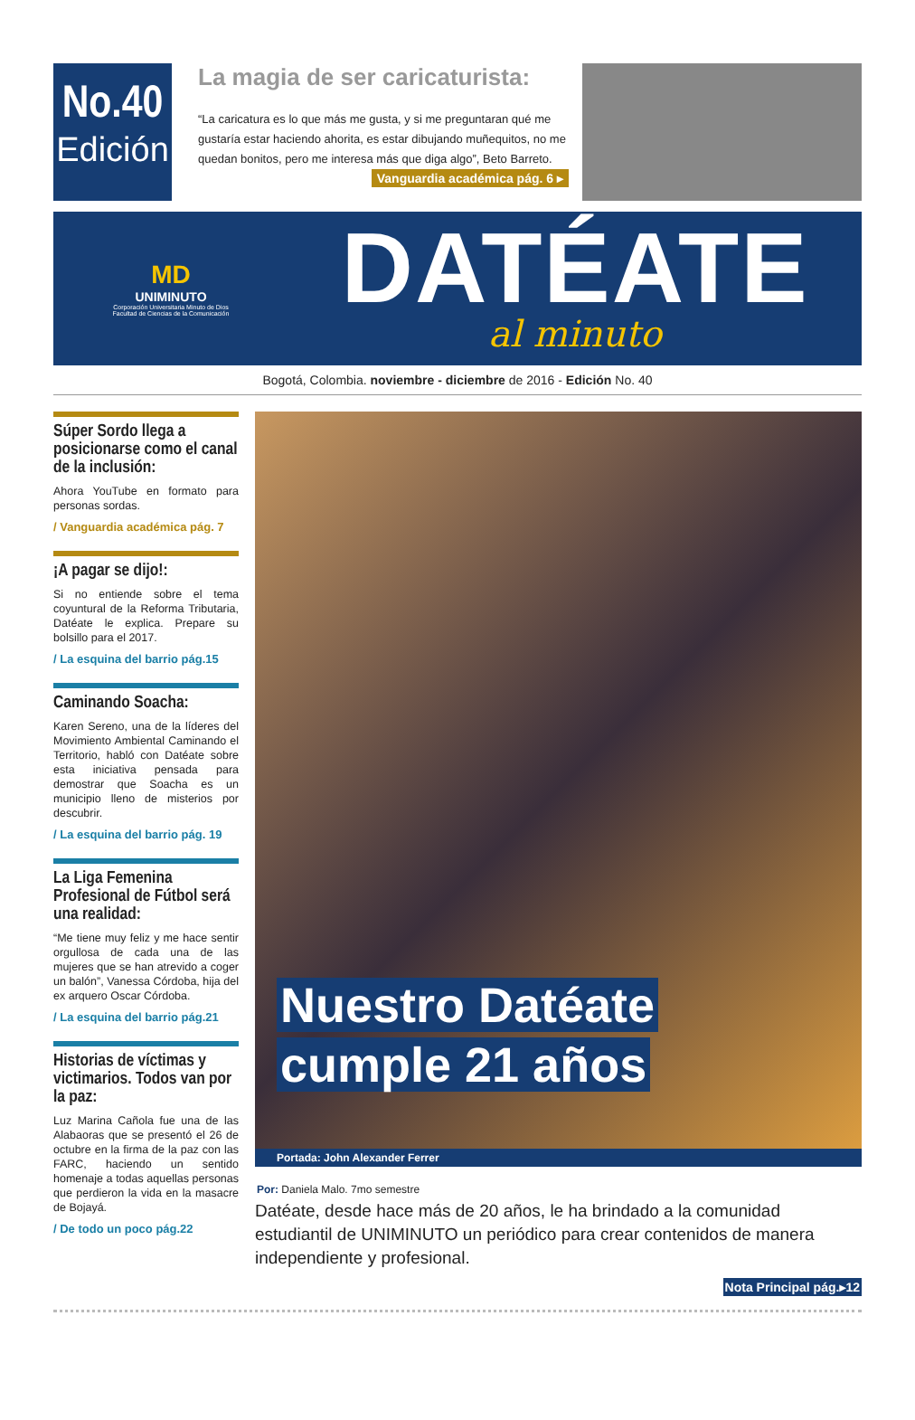No.40
Edición
La magia de ser caricaturista:
“La caricatura es lo que más me gusta, y si me preguntaran qué me gustaría estar haciendo ahorita, es estar dibujando muñequitos, no me quedan bonitos, pero me interesa más que diga algo”, Beto Barreto.
Vanguardia académica pág. 6 ▸
MD
UNIMINUTO
Corporación Universitaria Minuto de Dios
Facultad de Ciencias de la Comunicación
DATÉATE
al minuto
Bogotá, Colombia. noviembre - diciembre de 2016 - Edición No. 40
Súper Sordo llega a posicionarse como el canal de la inclusión:
Ahora YouTube en formato para personas sordas.
/ Vanguardia académica pág. 7
¡A pagar se dijo!:
Si no entiende sobre el tema coyuntural de la Reforma Tributaria, Datéate le explica. Prepare su bolsillo para el 2017.
/ La esquina del barrio pág.15
Caminando Soacha:
Karen Sereno, una de la líderes del Movimiento Ambiental Caminando el Territorio, habló con Datéate sobre esta iniciativa pensada para demostrar que Soacha es un municipio lleno de misterios por descubrir.
/ La esquina del barrio pág. 19
La Liga Femenina Profesional de Fútbol será una realidad:
“Me tiene muy feliz y me hace sentir orgullosa de cada una de las mujeres que se han atrevido a coger un balón”, Vanessa Córdoba, hija del ex arquero Oscar Córdoba.
/ La esquina del barrio pág.21
Historias de víctimas y victimarios. Todos van por la paz:
Luz Marina Cañola fue una de las Alabaoras que se presentó el 26 de octubre en la firma de la paz con las FARC, haciendo un sentido homenaje a todas aquellas personas que perdieron la vida en la masacre de Bojayá.
/ De todo un poco pág.22
Nuestro Datéate
cumple 21 años
Portada: John Alexander Ferrer
Por: Daniela Malo. 7mo semestre
Datéate, desde hace más de 20 años, le ha brindado a la comunidad estudiantil de UNIMINUTO un periódico para crear contenidos de manera independiente y profesional.
Nota Principal pág.▸12